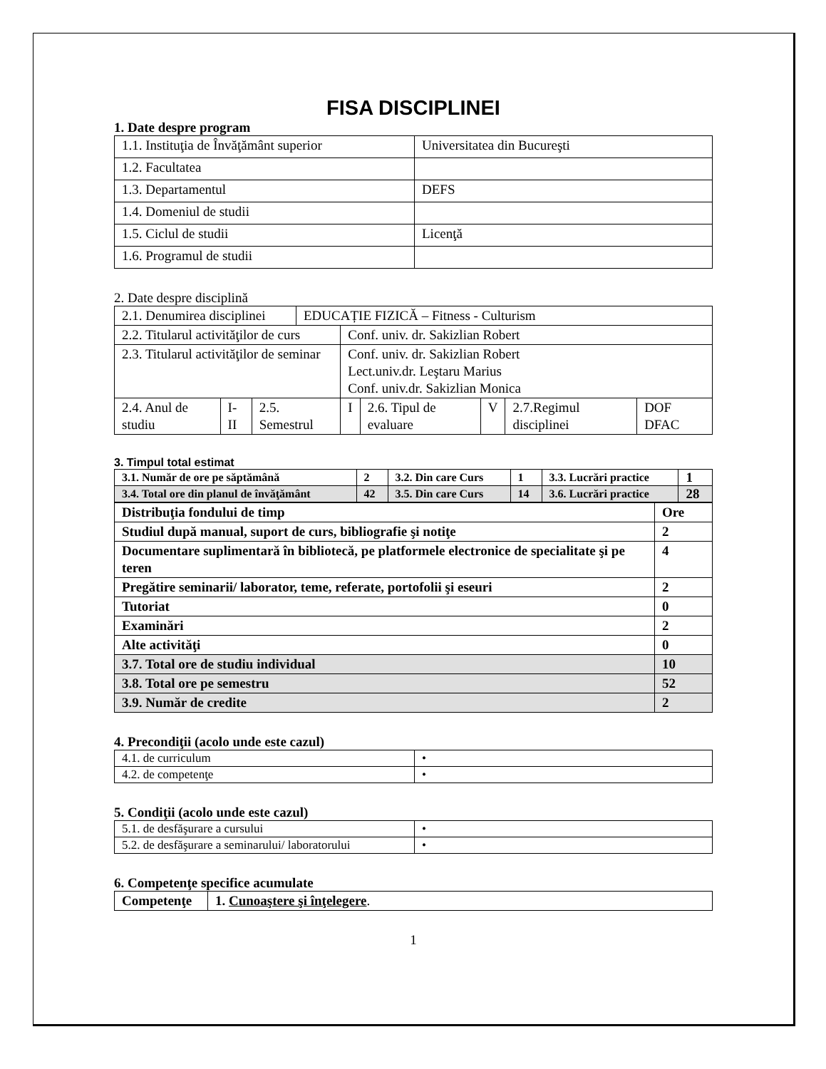FISA DISCIPLINEI
1. Date despre program
| 1.1. Instituţia de Învăţământ superior | Universitatea din Bucureşti |
| 1.2. Facultatea | |
| 1.3. Departamentul | DEFS |
| 1.4. Domeniul de studii | |
| 1.5. Ciclul de studii | Licenţă |
| 1.6. Programul de studii | |
2. Date despre disciplină
| 2.1. Denumirea disciplinei | | | EDUCAȚIE FIZICĂ – Fitness - Culturism | | | | | |
| 2.2. Titularul activităţilor de curs | | | | Conf. univ. dr. Sakizlian Robert | | | | |
| 2.3. Titularul activităţilor de seminar | | | | Conf. univ. dr. Sakizlian Robert Lect.univ.dr. Leştaru Marius Conf. univ.dr. Sakizlian Monica | | | | |
| 2.4. Anul de studiu | I-II | 2.5. Semestrul | | I | 2.6. Tipul de evaluare | V | 2.7.Regimul disciplinei | DOF DFAC |
3. Timpul total estimat
| 3.1. Număr de ore pe săptămână | 2 | 3.2. Din care Curs | 1 | 3.3. Lucrări practice | 1 |
| 3.4. Total ore din planul de învăţământ | 42 | 3.5. Din care Curs | 14 | 3.6. Lucrări practice | 28 |
| Distribuţia fondului de timp | Ore |
| Studiul după manual, suport de curs, bibliografie şi notiţe | 2 |
| Documentare suplimentară în bibliotecă, pe platformele electronice de specialitate şi pe teren | 4 |
| Pregătire seminarii/ laborator, teme, referate, portofolii şi eseuri | 2 |
| Tutoriat | 0 |
| Examinări | 2 |
| Alte activităţi | 0 |
| 3.7. Total ore de studiu individual | 10 |
| 3.8. Total ore pe semestru | 52 |
| 3.9. Număr de credite | 2 |
4. Precondiţii (acolo unde este cazul)
| 4.1. de curriculum | • |
| 4.2. de competenţe | • |
5. Condiţii (acolo unde este cazul)
| 5.1. de desfăşurare a cursului | • |
| 5.2. de desfăşurare a seminarului/ laboratorului | • |
6. Competenţe specifice acumulate
| Competenţe | 1. Cunoaştere şi înţelegere . |
1